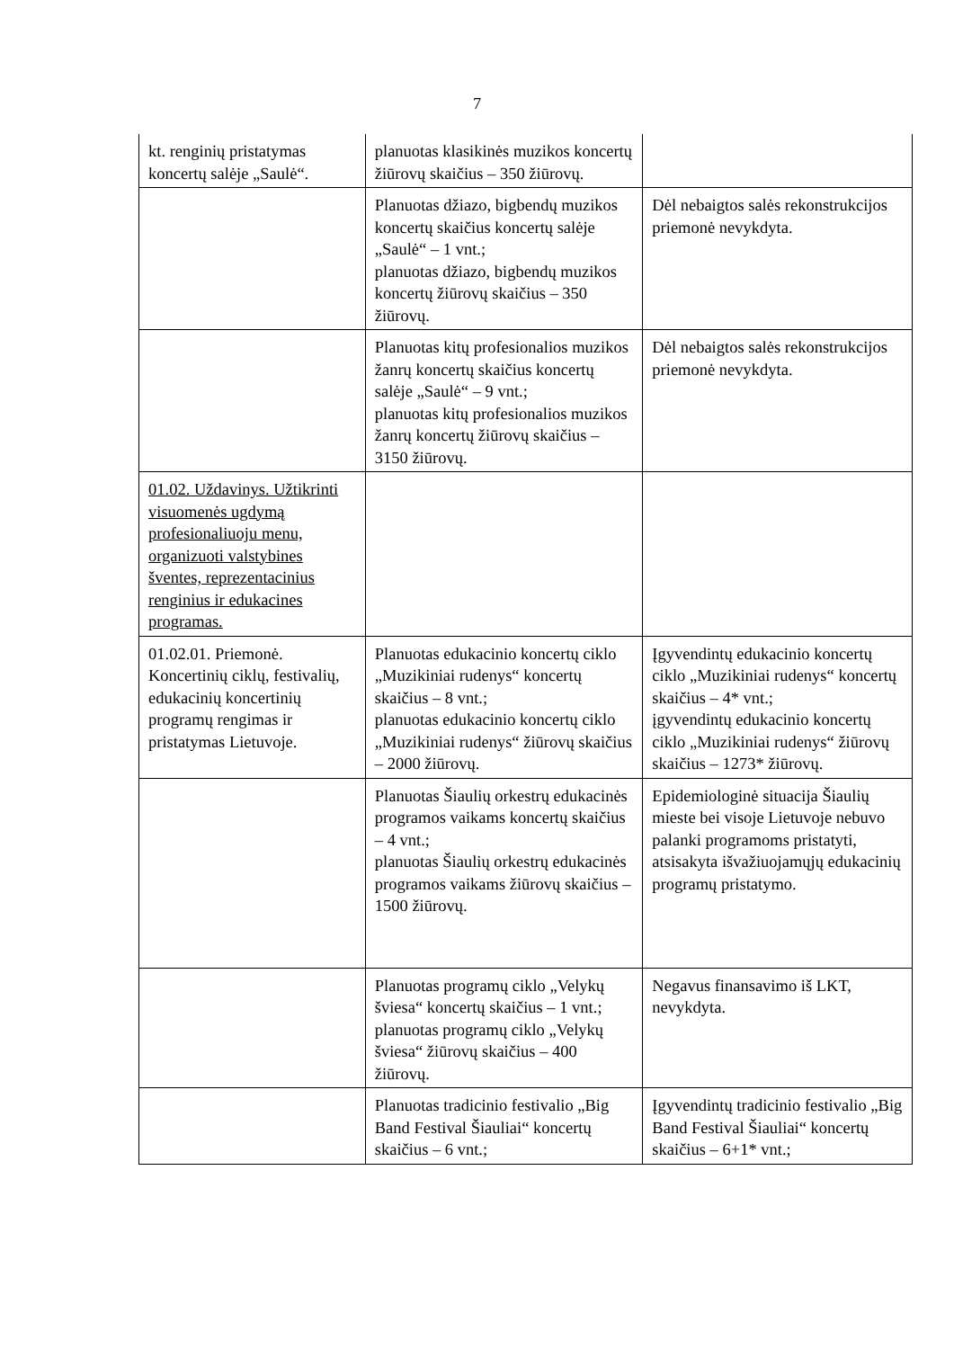7
| kt. renginių pristatymas koncertų salėje „Saulė“. | planuotas klasikinės muzikos koncertų žiūrovų skaičius – 350 žiūrovų. | |
| | Planuotas džiazo, bigbendų muzikos koncertų skaičius koncertų salėje „Saulė“ – 1 vnt.; planuotas džiazo, bigbendų muzikos koncertų žiūrovų skaičius – 350 žiūrovų. | Dėl nebaigtos salės rekonstrukcijos priemonė nevykdyta. |
| | Planuotas kitų profesionalios muzikos žanrų koncertų skaičius koncertų salėje „Saulė“ – 9 vnt.; planuotas kitų profesionalios muzikos žanrų koncertų žiūrovų skaičius – 3150 žiūrovų. | Dėl nebaigtos salės rekonstrukcijos priemonė nevykdyta. |
| 01.02. Uždavinys. Užtikrinti visuomenės ugdymą profesionaliuoju menu, organizuoti valstybines šventes, reprezentacinius renginius ir edukacines programas. | | |
| 01.02.01. Priemonė. Koncertinių ciklų, festivalių, edukacinių koncertinių programų rengimas ir pristatymas Lietuvoje. | Planuotas edukacinio koncertų ciklo „Muzikiniai rudenys“ koncertų skaičius – 8 vnt.; planuotas edukacinio koncertų ciklo „Muzikiniai rudenys“ žiūrovų skaičius – 2000 žiūrovų. | Įgyvendintų edukacinio koncertų ciklo „Muzikiniai rudenys“ koncertų skaičius – 4* vnt.; įgyvendintų edukacinio koncertų ciklo „Muzikiniai rudenys“ žiūrovų skaičius – 1273* žiūrovų. |
| | Planuotas Šiaulių orkestrų edukacinės programos vaikams koncertų skaičius – 4 vnt.; planuotas Šiaulių orkestrų edukacinės programos vaikams žiūrovų skaičius – 1500 žiūrovų. | Epidemiologinė situacija Šiaulių mieste bei visoje Lietuvoje nebuvo palanki programoms pristatyti, atsisakyta išvažiuojamųjų edukacinių programų pristatymo. |
| | Planuotas programų ciklo „Velykų šviesa“ koncertų skaičius – 1 vnt.; planuotas programų ciklo „Velykų šviesa“ žiūrovų skaičius – 400 žiūrovų. | Negavus finansavimo iš LKT, nevykdyta. |
| | Planuotas tradicinio festivalio „Big Band Festival Šiauliai“ koncertų skaičius – 6 vnt.; | Įgyvendintų tradicinio festivalio „Big Band Festival Šiauliai“ koncertų skaičius – 6+1* vnt.; |